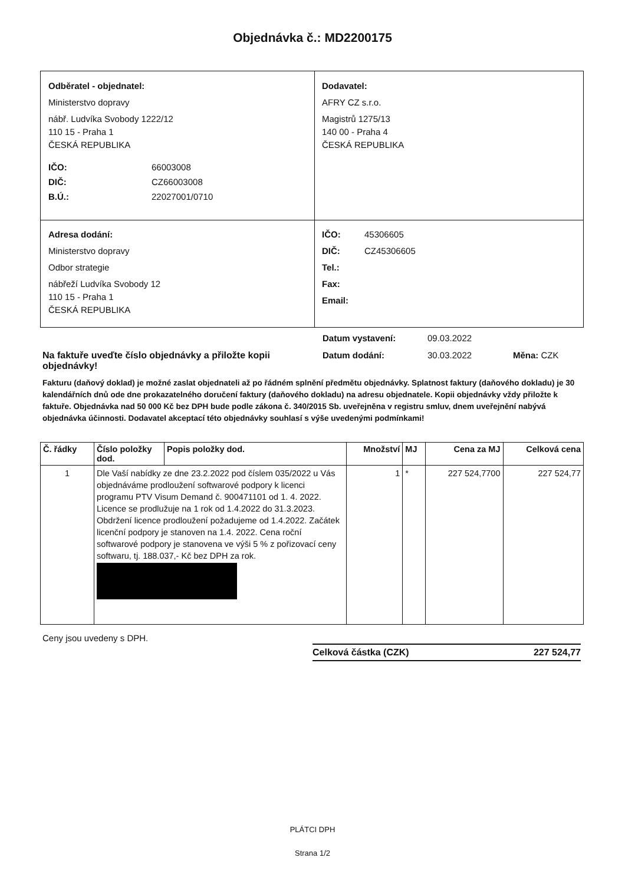Objednávka č.: MD2200175
Odběratel - objednatel:
Ministerstvo dopravy
nábř. Ludvíka Svobody 1222/12
110 15 - Praha 1
ČESKÁ REPUBLIKA
IČO: 66003008
DIČ: CZ66003008
B.Ú.: 22027001/0710
Dodavatel:
AFRY CZ s.r.o.
Magistrů 1275/13
140 00 - Praha 4
ČESKÁ REPUBLIKA
Adresa dodání:
Ministerstvo dopravy
Odbor strategie
nábřeží Ludvíka Svobody 12
110 15 - Praha 1
ČESKÁ REPUBLIKA
IČO: 45306605
DIČ: CZ45306605
Tel.:
Fax:
Email:
Datum vystavení: 09.03.2022
Na faktuře uveďte číslo objednávky a přiložte kopii objednávky! Datum dodání: 30.03.2022 Měna: CZK
Fakturu (daňový doklad) je možné zaslat objednateli až po řádném splnění předmětu objednávky. Splatnost faktury (daňového dokladu) je 30 kalendářních dnů ode dne prokazatelného doručení faktury (daňového dokladu) na adresu objednatele. Kopii objednávky vždy přiložte k faktuře. Objednávka nad 50 000 Kč bez DPH bude podle zákona č. 340/2015 Sb. uveřejněna v registru smluv, dnem uveřejnění nabývá objednávka účinnosti. Dodavatel akceptací této objednávky souhlasí s výše uvedenými podmínkami!
| Č. řádky | Číslo položky dod. | Popis položky dod. | Množství | MJ | Cena za MJ | Celková cena |
| --- | --- | --- | --- | --- | --- | --- |
| 1 | Dle Vaší nabídky ze dne 23.2.2022 pod číslem 035/2022 u Vás objednáváme prodloužení softwarové podpory k licenci programu PTV Visum Demand č. 900471101 od 1. 4. 2022. Licence se prodlužuje na 1 rok od 1.4.2022 do 31.3.2023. Obdržení licence prodloužení požadujeme od 1.4.2022. Začátek licenční podpory je stanoven na 1.4. 2022. Cena roční softwarové podpory je stanovena ve výši 5 % z pořizovací ceny softwaru, tj. 188.037,- Kč bez DPH za rok. | | 1 | * | 227 524,7700 | 227 524,77 |
Ceny jsou uvedeny s DPH.
Celková částka (CZK) 227 524,77
PLÁTCI DPH
Strana 1/2